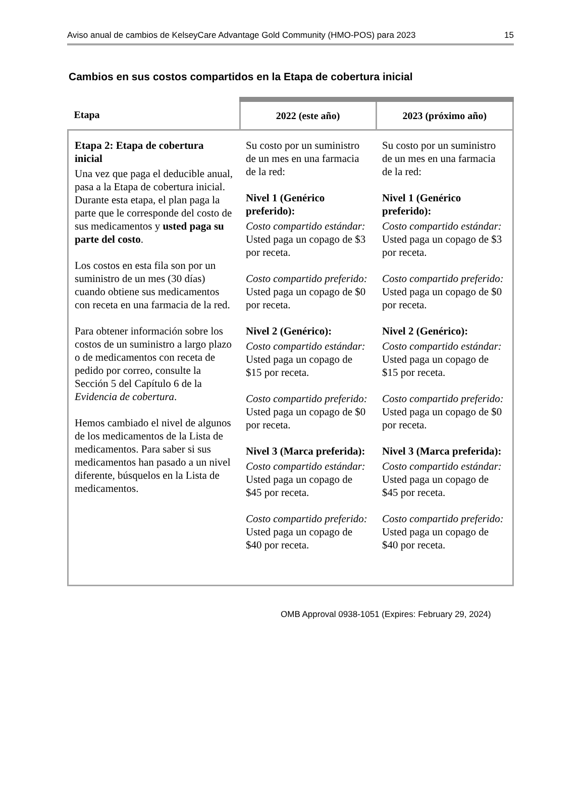Aviso anual de cambios de KelseyCare Advantage Gold Community (HMO-POS) para 2023 15
Cambios en sus costos compartidos en la Etapa de cobertura inicial
| Etapa | 2022 (este año) | 2023 (próximo año) |
| --- | --- | --- |
| Etapa 2: Etapa de cobertura inicial Una vez que paga el deducible anual, pasa a la Etapa de cobertura inicial. Durante esta etapa, el plan paga la parte que le corresponde del costo de sus medicamentos y usted paga su parte del costo . Los costos en esta fila son por un suministro de un mes (30 días) cuando obtiene sus medicamentos con receta en una farmacia de la red. Para obtener información sobre los costos de un suministro a largo plazo o de medicamentos con receta de pedido por correo, consulte la Sección 5 del Capítulo 6 de la Evidencia de cobertura . Hemos cambiado el nivel de algunos de los medicamentos de la Lista de medicamentos. Para saber si sus medicamentos han pasado a un nivel diferente, búsquelos en la Lista de medicamentos. | Su costo por un suministro de un mes en una farmacia de la red: Nivel 1 (Genérico preferido): Costo compartido estándar: Usted paga un copago de $3 por receta. Costo compartido preferido: Usted paga un copago de $0 por receta. Nivel 2 (Genérico): Costo compartido estándar: Usted paga un copago de $15 por receta. Costo compartido preferido: Usted paga un copago de $0 por receta. Nivel 3 (Marca preferida): Costo compartido estándar: Usted paga un copago de $45 por receta. Costo compartido preferido: Usted paga un copago de $40 por receta. | Su costo por un suministro de un mes en una farmacia de la red: Nivel 1 (Genérico preferido): Costo compartido estándar: Usted paga un copago de $3 por receta. Costo compartido preferido: Usted paga un copago de $0 por receta. Nivel 2 (Genérico): Costo compartido estándar: Usted paga un copago de $15 por receta. Costo compartido preferido: Usted paga un copago de $0 por receta. Nivel 3 (Marca preferida): Costo compartido estándar: Usted paga un copago de $45 por receta. Costo compartido preferido: Usted paga un copago de $40 por receta. |
OMB Approval 0938-1051 (Expires: February 29, 2024)